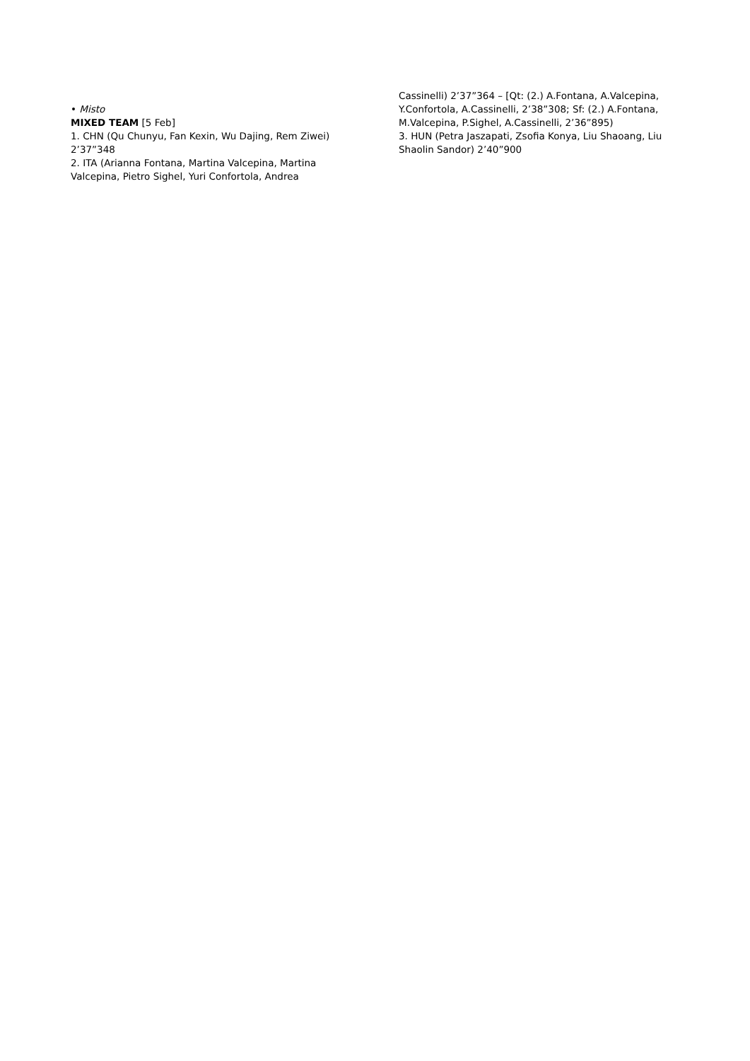• Misto
MIXED TEAM [5 Feb]
1. CHN (Qu Chunyu, Fan Kexin, Wu Dajing, Rem Ziwei) 2’37”348
2. ITA (Arianna Fontana, Martina Valcepina, Martina Valcepina, Pietro Sighel, Yuri Confortola, Andrea
Cassinelli) 2’37”364 – [Qt: (2.) A.Fontana, A.Valcepina, Y.Confortola, A.Cassinelli, 2’38”308; Sf: (2.) A.Fontana, M.Valcepina, P.Sighel, A.Cassinelli, 2’36”895)
3. HUN (Petra Jaszapati, Zsofia Konya, Liu Shaoang, Liu Shaolin Sandor) 2’40”900